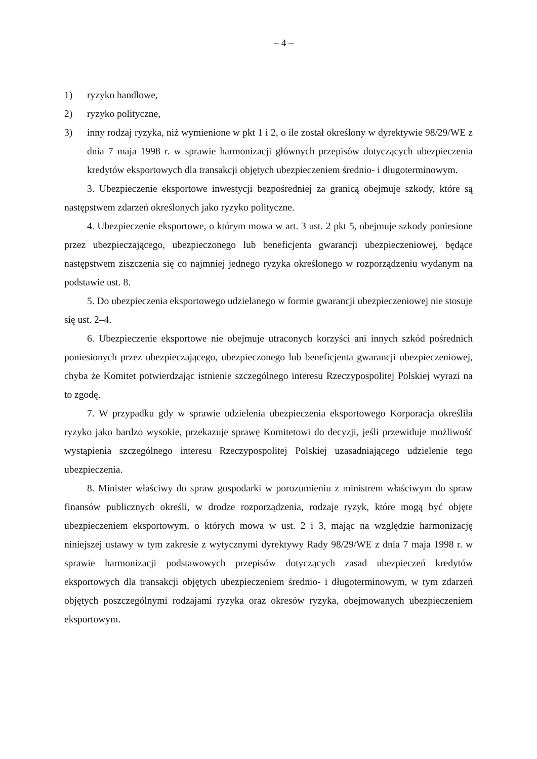– 4 –
1) ryzyko handlowe,
2) ryzyko polityczne,
3) inny rodzaj ryzyka, niż wymienione w pkt 1 i 2, o ile został określony w dyrektywie 98/29/WE z dnia 7 maja 1998 r. w sprawie harmonizacji głównych przepisów dotyczących ubezpieczenia kredytów eksportowych dla transakcji objętych ubezpieczeniem średnio- i długoterminowym.
3. Ubezpieczenie eksportowe inwestycji bezpośredniej za granicą obejmuje szkody, które są następstwem zdarzeń określonych jako ryzyko polityczne.
4. Ubezpieczenie eksportowe, o którym mowa w art. 3 ust. 2 pkt 5, obejmuje szkody poniesione przez ubezpieczającego, ubezpieczonego lub beneficjenta gwarancji ubezpieczeniowej, będące następstwem ziszczenia się co najmniej jednego ryzyka określonego w rozporządzeniu wydanym na podstawie ust. 8.
5. Do ubezpieczenia eksportowego udzielanego w formie gwarancji ubezpieczeniowej nie stosuje się ust. 2–4.
6. Ubezpieczenie eksportowe nie obejmuje utraconych korzyści ani innych szkód pośrednich poniesionych przez ubezpieczającego, ubezpieczonego lub beneficjenta gwarancji ubezpieczeniowej, chyba że Komitet potwierdzając istnienie szczególnego interesu Rzeczypospolitej Polskiej wyrazi na to zgodę.
7. W przypadku gdy w sprawie udzielenia ubezpieczenia eksportowego Korporacja określiła ryzyko jako bardzo wysokie, przekazuje sprawę Komitetowi do decyzji, jeśli przewiduje możliwość wystąpienia szczególnego interesu Rzeczypospolitej Polskiej uzasadniającego udzielenie tego ubezpieczenia.
8. Minister właściwy do spraw gospodarki w porozumieniu z ministrem właściwym do spraw finansów publicznych określi, w drodze rozporządzenia, rodzaje ryzyk, które mogą być objęte ubezpieczeniem eksportowym, o których mowa w ust. 2 i 3, mając na względzie harmonizację niniejszej ustawy w tym zakresie z wytycznymi dyrektywy Rady 98/29/WE z dnia 7 maja 1998 r. w sprawie harmonizacji podstawowych przepisów dotyczących zasad ubezpieczeń kredytów eksportowych dla transakcji objętych ubezpieczeniem średnio- i długoterminowym, w tym zdarzeń objętych poszczególnymi rodzajami ryzyka oraz okresów ryzyka, obejmowanych ubezpieczeniem eksportowym.